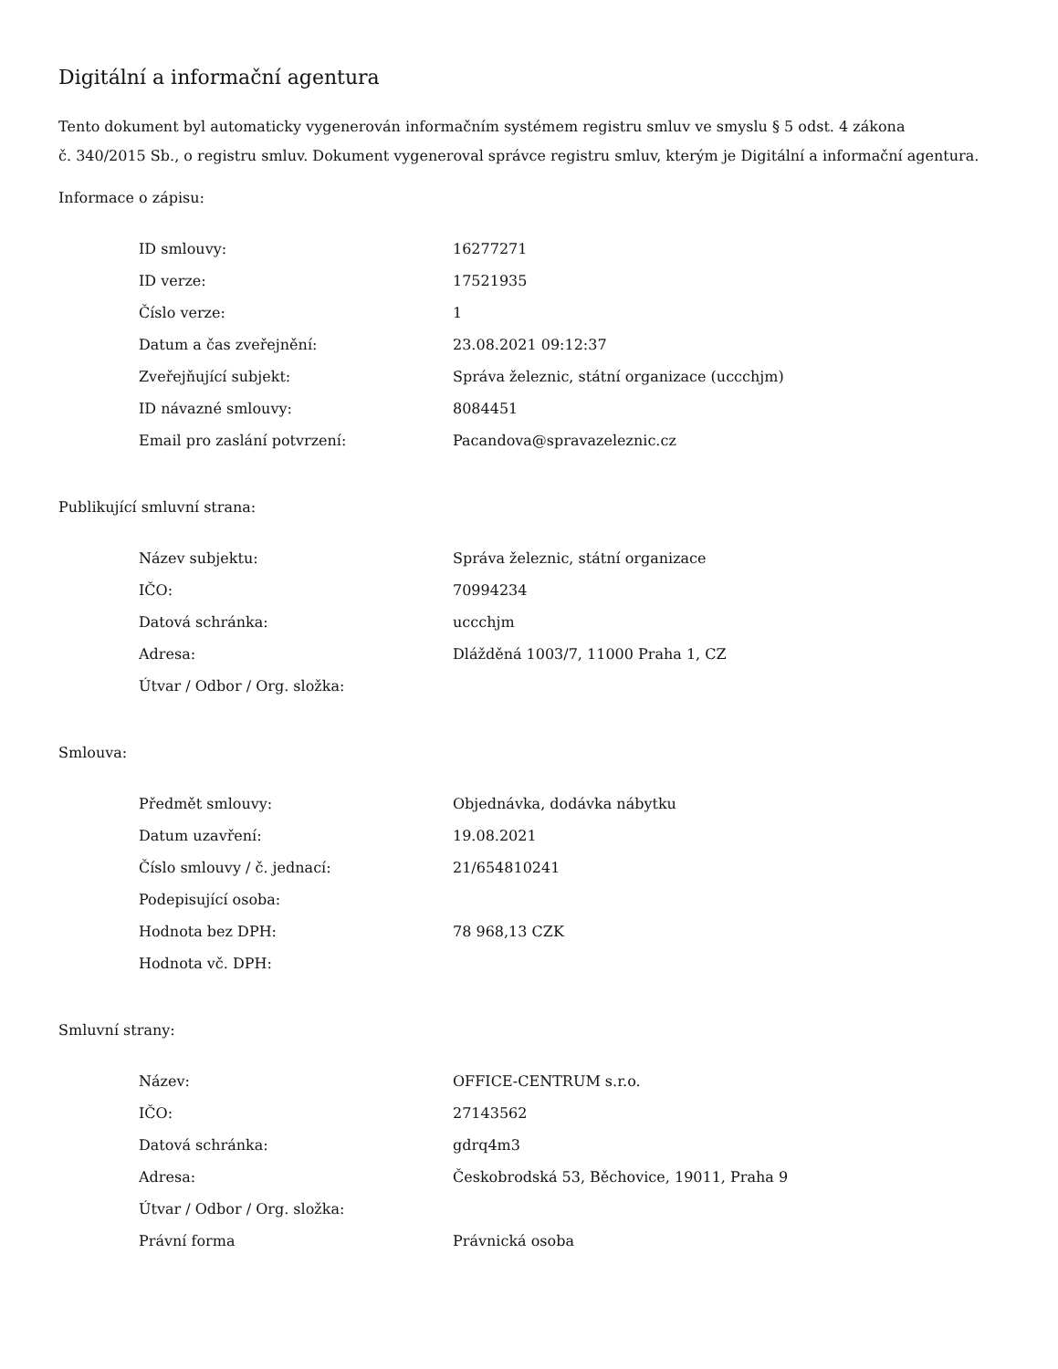Digitální a informační agentura
Tento dokument byl automaticky vygenerován informačním systémem registru smluv ve smyslu § 5 odst. 4 zákona
č. 340/2015 Sb., o registru smluv. Dokument vygeneroval správce registru smluv, kterým je Digitální a informační agentura.
Informace o zápisu:
| ID smlouvy: | 16277271 |
| ID verze: | 17521935 |
| Číslo verze: | 1 |
| Datum a čas zveřejnění: | 23.08.2021 09:12:37 |
| Zveřejňující subjekt: | Správa železnic, státní organizace (uccchjm) |
| ID návazné smlouvy: | 8084451 |
| Email pro zaslání potvrzení: | Pacandova@spravazeleznic.cz |
Publikující smluvní strana:
| Název subjektu: | Správa železnic, státní organizace |
| IČO: | 70994234 |
| Datová schránka: | uccchjm |
| Adresa: | Dlážděná 1003/7, 11000 Praha 1, CZ |
| Útvar / Odbor / Org. složka: | |
Smlouva:
| Předmět smlouvy: | Objednávka, dodávka nábytku |
| Datum uzavření: | 19.08.2021 |
| Číslo smlouvy / č. jednací: | 21/654810241 |
| Podepisující osoba: | |
| Hodnota bez DPH: | 78 968,13 CZK |
| Hodnota vč. DPH: | |
Smluvní strany:
| Název: | OFFICE-CENTRUM s.r.o. |
| IČO: | 27143562 |
| Datová schránka: | gdrq4m3 |
| Adresa: | Českobrodská 53, Běchovice, 19011, Praha 9 |
| Útvar / Odbor / Org. složka: | |
| Právní forma | Právnická osoba |